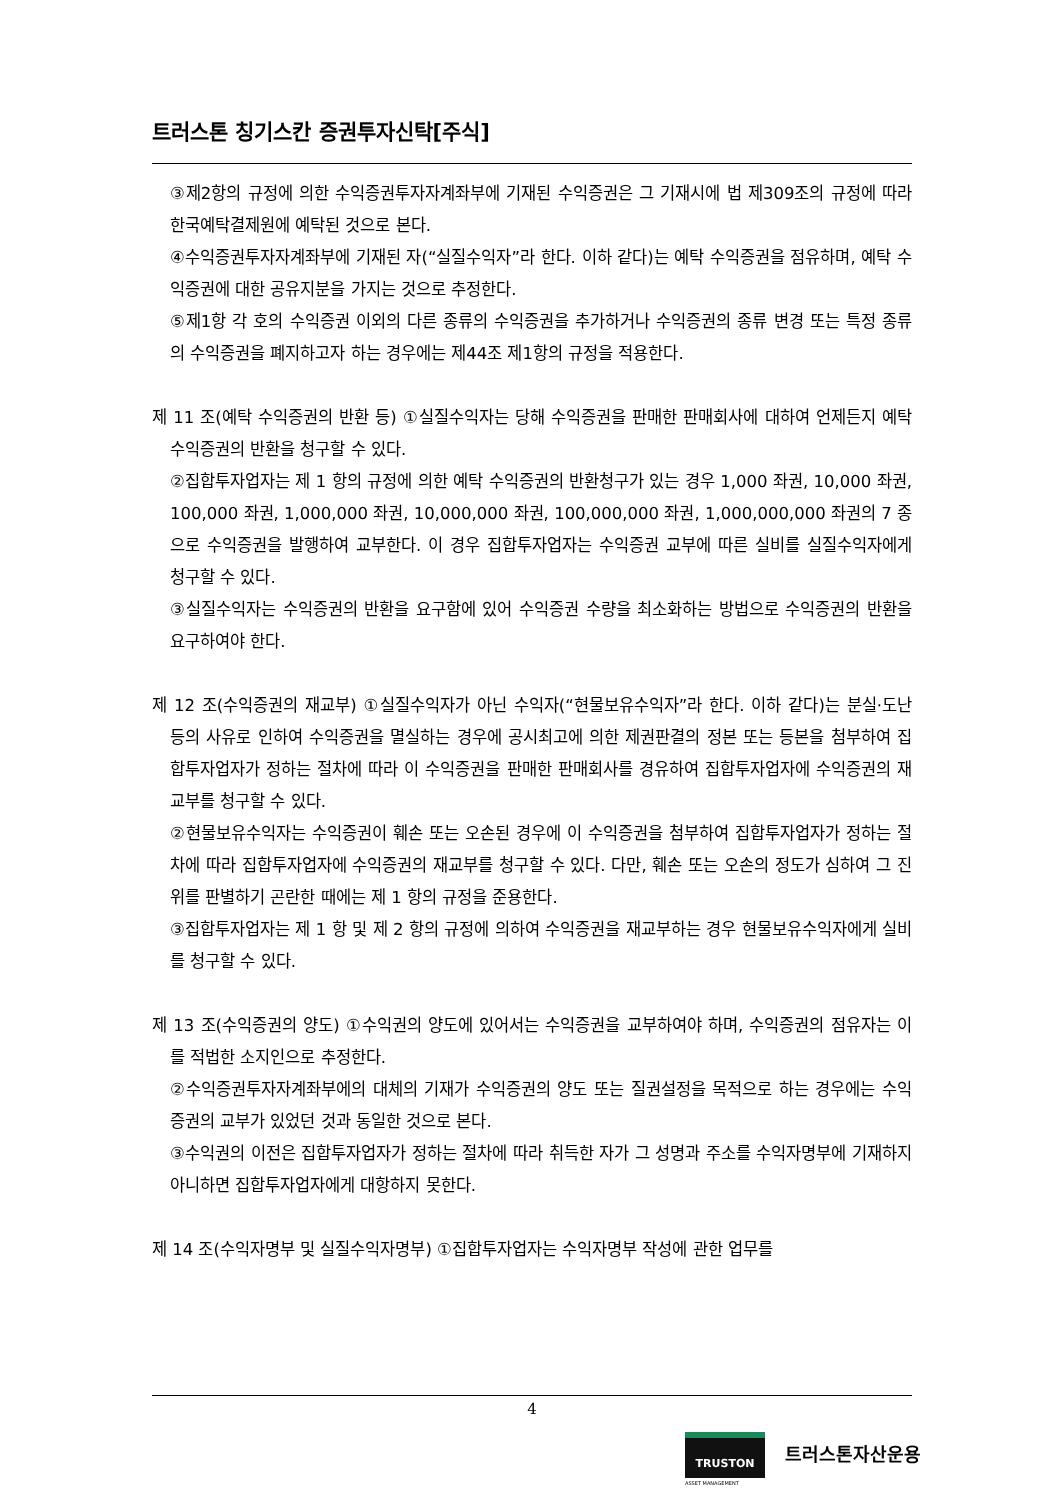트러스톤 칭기스칸 증권투자신탁[주식]
③제2항의 규정에 의한 수익증권투자자계좌부에 기재된 수익증권은 그 기재시에 법 제309조의 규정에 따라 한국예탁결제원에 예탁된 것으로 본다.
④수익증권투자자계좌부에 기재된 자(“실질수익자”라 한다. 이하 같다)는 예탁 수익증권을 점유하며, 예탁 수익증권에 대한 공유지분을 가지는 것으로 추정한다.
⑤제1항 각 호의 수익증권 이외의 다른 종류의 수익증권을 추가하거나 수익증권의 종류 변경 또는 특정 종류의 수익증권을 폐지하고자 하는 경우에는 제44조 제1항의 규정을 적용한다.
제 11 조(예탁 수익증권의 반환 등) ①실질수익자는 당해 수익증권을 판매한 판매회사에 대하여 언제든지 예탁 수익증권의 반환을 청구할 수 있다.
②집합투자업자는 제 1 항의 규정에 의한 예탁 수익증권의 반환청구가 있는 경우 1,000 좌권, 10,000 좌권, 100,000 좌권, 1,000,000 좌권, 10,000,000 좌권, 100,000,000 좌권, 1,000,000,000 좌권의 7 종으로 수익증권을 발행하여 교부한다. 이 경우 집합투자업자는 수익증권 교부에 따른 실비를 실질수익자에게 청구할 수 있다.
③실질수익자는 수익증권의 반환을 요구함에 있어 수익증권 수량을 최소화하는 방법으로 수익증권의 반환을 요구하여야 한다.
제 12 조(수익증권의 재교부) ①실질수익자가 아닌 수익자(“현물보유수익자”라 한다. 이하 같다)는 분실·도난 등의 사유로 인하여 수익증권을 멸실하는 경우에 공시최고에 의한 제권판결의 정본 또는 등본을 첨부하여 집합투자업자가 정하는 절차에 따라 이 수익증권을 판매한 판매회사를 경유하여 집합투자업자에 수익증권의 재교부를 청구할 수 있다.
②현물보유수익자는 수익증권이 훼손 또는 오손된 경우에 이 수익증권을 첨부하여 집합투자업자가 정하는 절차에 따라 집합투자업자에 수익증권의 재교부를 청구할 수 있다. 다만, 훼손 또는 오손의 정도가 심하여 그 진위를 판별하기 곤란한 때에는 제 1 항의 규정을 준용한다.
③집합투자업자는 제 1 항 및 제 2 항의 규정에 의하여 수익증권을 재교부하는 경우 현물보유수익자에게 실비를 청구할 수 있다.
제 13 조(수익증권의 양도) ①수익권의 양도에 있어서는 수익증권을 교부하여야 하며, 수익증권의 점유자는 이를 적법한 소지인으로 추정한다.
②수익증권투자자계좌부에의 대체의 기재가 수익증권의 양도 또는 질권설정을 목적으로 하는 경우에는 수익증권의 교부가 있었던 것과 동일한 것으로 본다.
③수익권의 이전은 집합투자업자가 정하는 절차에 따라 취득한 자가 그 성명과 주소를 수익자명부에 기재하지 아니하면 집합투자업자에게 대항하지 못한다.
제 14 조(수익자명부 및 실질수익자명부) ①집합투자업자는 수익자명부 작성에 관한 업무를
4
TRUSTON
ASSET MANAGEMENT
트러스톤자산운용